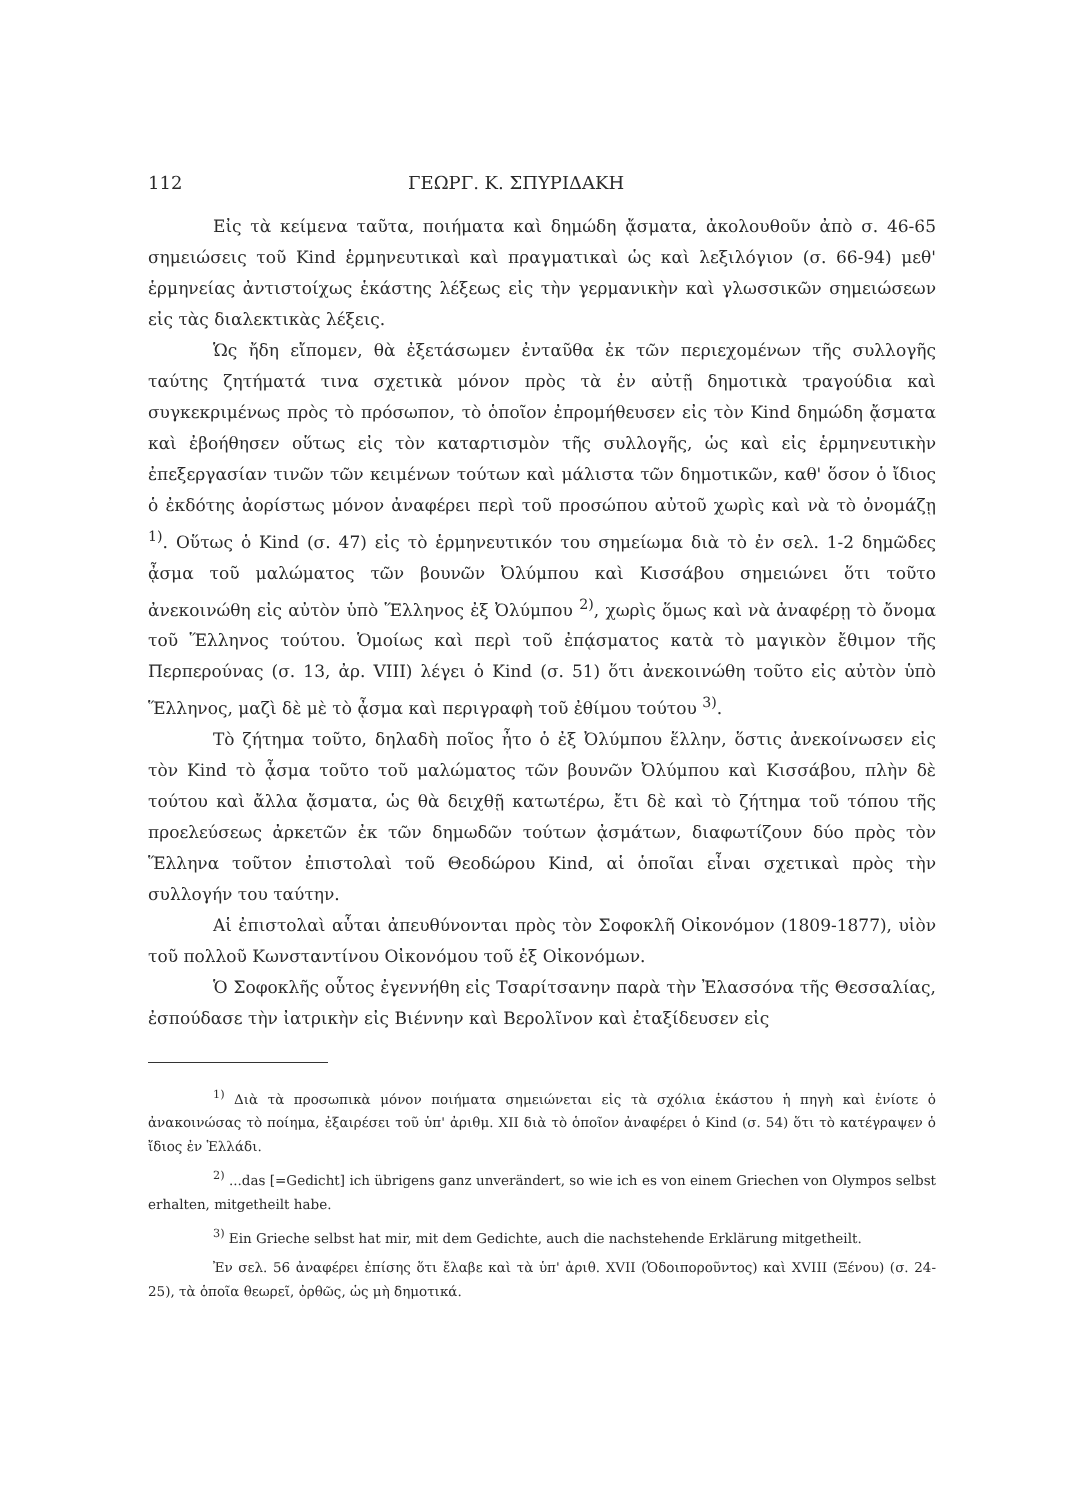112 ΓΕΩΡΓ. Κ. ΣΠΥΡΙΔΑΚΗ
Εἰς τὰ κείμενα ταῦτα, ποιήματα καὶ δημώδη ᾄσματα, ἀκολουθοῦν ἀπὸ σ. 46-65 σημειώσεις τοῦ Kind ἑρμηνευτικαὶ καὶ πραγματικαὶ ὡς καὶ λεξιλόγιον (σ. 66-94) μεθ' ἑρμηνείας ἀντιστοίχως ἑκάστης λέξεως εἰς τὴν γερμανικὴν καὶ γλωσσικῶν σημειώσεων εἰς τὰς διαλεκτικὰς λέξεις.
Ὡς ἤδη εἴπομεν, θὰ ἐξετάσωμεν ἐνταῦθα ἐκ τῶν περιεχομένων τῆς συλλογῆς ταύτης ζητήματά τινα σχετικὰ μόνον πρὸς τὰ ἐν αὐτῇ δημοτικὰ τραγούδια καὶ συγκεκριμένως πρὸς τὸ πρόσωπον, τὸ ὁποῖον ἐπρομήθευσεν εἰς τὸν Kind δημώδη ᾄσματα καὶ ἐβοήθησεν οὕτως εἰς τὸν καταρτισμὸν τῆς συλλογῆς, ὡς καὶ εἰς ἑρμηνευτικὴν ἐπεξεργασίαν τινῶν τῶν κειμένων τούτων καὶ μάλιστα τῶν δημοτικῶν, καθ' ὅσον ὁ ἴδιος ὁ ἐκδότης ἀορίστως μόνον ἀναφέρει περὶ τοῦ προσώπου αὐτοῦ χωρὶς καὶ νὰ τὸ ὀνομάζῃ <sup>1)</sup>. Οὕτως ὁ Kind (σ. 47) εἰς τὸ ἑρμηνευτικόν του σημείωμα διὰ τὸ ἐν σελ. 1-2 δημῶδες ᾆσμα τοῦ μαλώματος τῶν βουνῶν Ὀλύμπου καὶ Κισσάβου σημειώνει ὅτι τοῦτο ἀνεκοινώθη εἰς αὐτὸν ὑπὸ Ἕλληνος ἐξ Ὀλύμπου <sup>2)</sup>, χωρὶς ὅμως καὶ νὰ ἀναφέρῃ τὸ ὄνομα τοῦ Ἕλληνος τούτου. Ὁμοίως καὶ περὶ τοῦ ἐπᾴσματος κατὰ τὸ μαγικὸν ἔθιμον τῆς Περπερούνας (σ. 13, ἀρ. VIII) λέγει ὁ Kind (σ. 51) ὅτι ἀνεκοινώθη τοῦτο εἰς αὐτὸν ὑπὸ Ἕλληνος, μαζὶ δὲ μὲ τὸ ᾆσμα καὶ περιγραφὴ τοῦ ἐθίμου τούτου <sup>3)</sup>.
Τὸ ζήτημα τοῦτο, δηλαδὴ ποῖος ἦτο ὁ ἐξ Ὀλύμπου ἕλλην, ὅστις ἀνεκοίνωσεν εἰς τὸν Kind τὸ ᾆσμα τοῦτο τοῦ μαλώματος τῶν βουνῶν Ὀλύμπου καὶ Κισσάβου, πλὴν δὲ τούτου καὶ ἄλλα ᾄσματα, ὡς θὰ δειχθῇ κατωτέρω, ἔτι δὲ καὶ τὸ ζήτημα τοῦ τόπου τῆς προελεύσεως ἀρκετῶν ἐκ τῶν δημωδῶν τούτων ᾀσμάτων, διαφωτίζουν δύο πρὸς τὸν Ἕλληνα τοῦτον ἐπιστολαὶ τοῦ Θεοδώρου Kind, αἱ ὁποῖαι εἶναι σχετικαὶ πρὸς τὴν συλλογήν του ταύτην.
Αἱ ἐπιστολαὶ αὗται ἀπευθύνονται πρὸς τὸν Σοφοκλῆ Οἰκονόμον (1809-1877), υἱὸν τοῦ πολλοῦ Κωνσταντίνου Οἰκονόμου τοῦ ἐξ Οἰκονόμων.
Ὁ Σοφοκλῆς οὗτος ἐγεννήθη εἰς Τσαρίτσανην παρὰ τὴν Ἐλασσόνα τῆς Θεσσαλίας, ἐσπούδασε τὴν ἰατρικὴν εἰς Βιέννην καὶ Βερολῖνον καὶ ἐταξίδευσεν εἰς
<sup>1)</sup> Διὰ τὰ προσωπικὰ μόνον ποιήματα σημειώνεται εἰς τὰ σχόλια ἑκάστου ἡ πηγὴ καὶ ἐνίοτε ὁ ἀνακοινώσας τὸ ποίημα, ἐξαιρέσει τοῦ ὑπ' ἀριθμ. XII διὰ τὸ ὁποῖον ἀναφέρει ὁ Kind (σ. 54) ὅτι τὸ κατέγραψεν ὁ ἴδιος ἐν Ἑλλάδι.
<sup>2)</sup> ...das [=Gedicht] ich übrigens ganz unverändert, so wie ich es von einem Griechen von Olympos selbst erhalten, mitgetheilt habe.
<sup>3)</sup> Ein Grieche selbst hat mir, mit dem Gedichte, auch die nachstehende Erklärung mitgetheilt.
Ἐν σελ. 56 ἀναφέρει ἐπίσης ὅτι ἔλαβε καὶ τὰ ὑπ' ἀριθ. XVII (Ὁδοιποροῦντος) καὶ XVIII (Ξένου) (σ. 24-25), τὰ ὁποῖα θεωρεῖ, ὀρθῶς, ὡς μὴ δημοτικά.